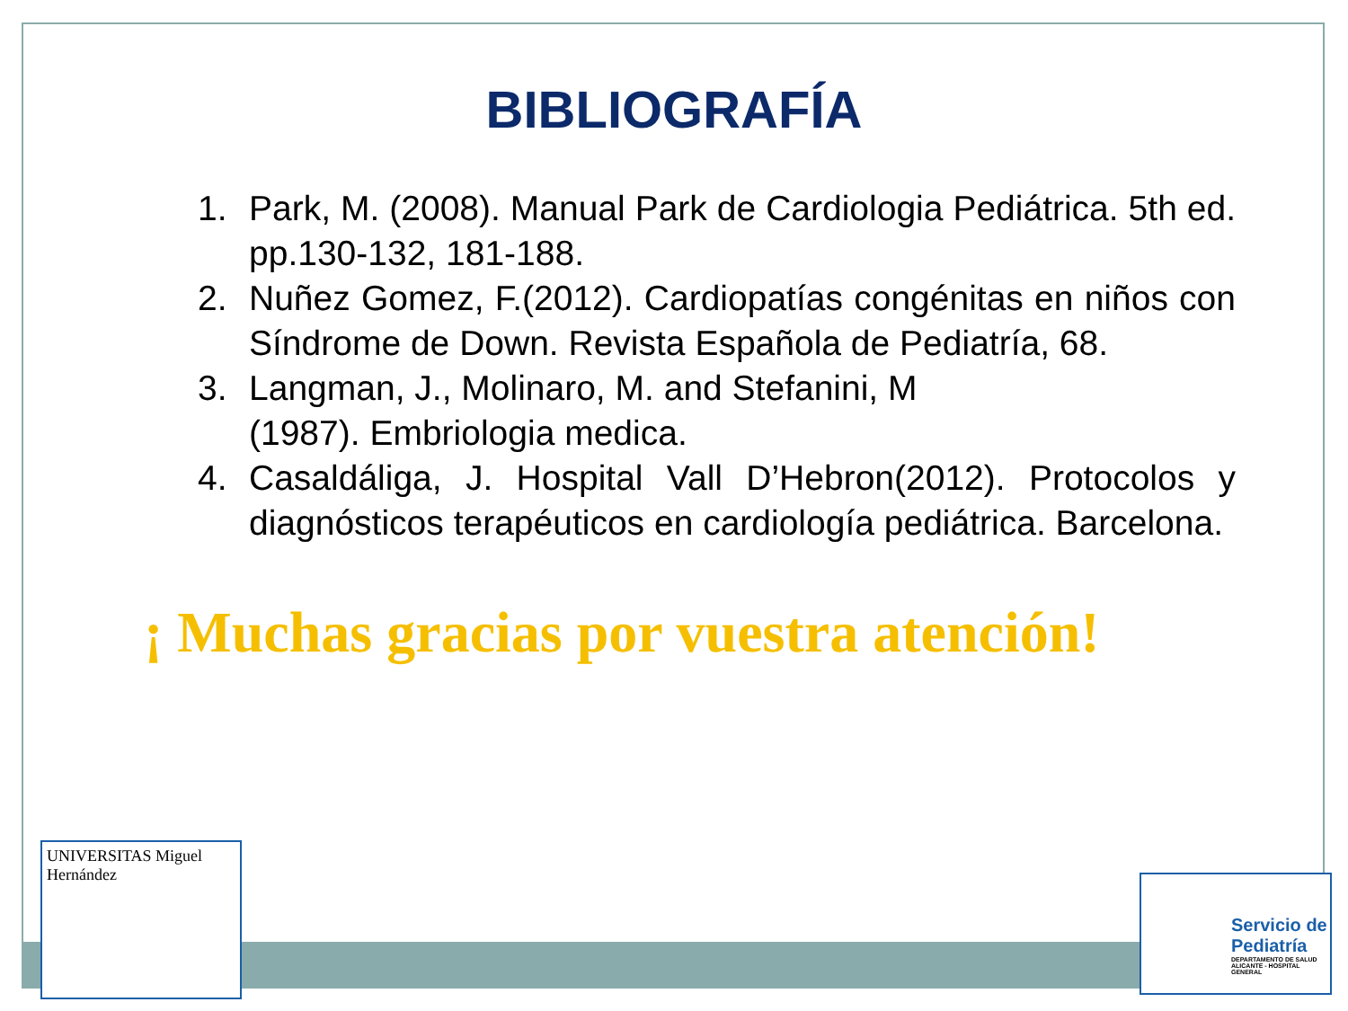BIBLIOGRAFÍA
1. Park, M. (2008). Manual Park de Cardiologia Pediátrica. 5th ed. pp.130-132, 181-188.
2. Nuñez Gomez, F.(2012). Cardiopatías congénitas en niños con Síndrome de Down. Revista Española de Pediatría, 68.
3. Langman, J., Molinaro, M. and Stefanini, M
(1987). Embriologia medica.
4. Casaldáliga, J. Hospital Vall D’Hebron(2012). Protocolos y diagnósticos terapéuticos en cardiología pediátrica. Barcelona.
¡ Muchas gracias por vuestra atención!
UNIVERSITAS Miguel Hernández
Servicio de Pediatría
DEPARTAMENTO DE SALUD ALICANTE - HOSPITAL GENERAL